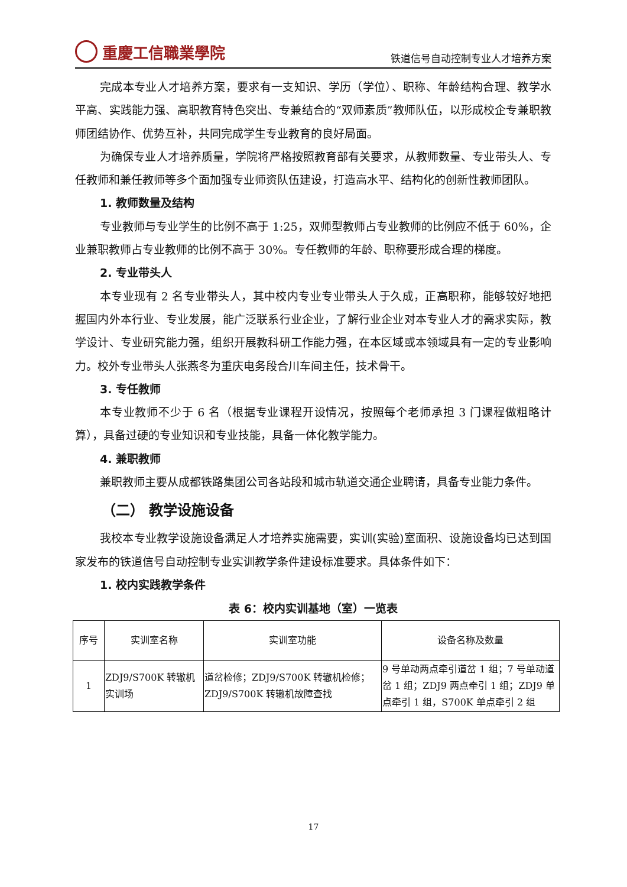重慶工信職業學院
铁道信号自动控制专业人才培养方案
完成本专业人才培养方案，要求有一支知识、学历（学位）、职称、年龄结构合理、教学水平高、实践能力强、高职教育特色突出、专兼结合的“双师素质”教师队伍，以形成校企专兼职教师团结协作、优势互补，共同完成学生专业教育的良好局面。
为确保专业人才培养质量，学院将严格按照教育部有关要求，从教师数量、专业带头人、专任教师和兼任教师等多个面加强专业师资队伍建设，打造高水平、结构化的创新性教师团队。
1. 教师数量及结构
专业教师与专业学生的比例不高于 1:25，双师型教师占专业教师的比例应不低于 60%，企业兼职教师占专业教师的比例不高于 30%。专任教师的年龄、职称要形成合理的梯度。
2. 专业带头人
本专业现有 2 名专业带头人，其中校内专业专业带头人于久成，正高职称，能够较好地把握国内外本行业、专业发展，能广泛联系行业企业，了解行业企业对本专业人才的需求实际，教学设计、专业研究能力强，组织开展教科研工作能力强，在本区域或本领域具有一定的专业影响力。校外专业带头人张燕冬为重庆电务段合川车间主任，技术骨干。
3. 专任教师
本专业教师不少于 6 名（根据专业课程开设情况，按照每个老师承担 3 门课程做粗略计算），具备过硬的专业知识和专业技能，具备一体化教学能力。
4. 兼职教师
兼职教师主要从成都铁路集团公司各站段和城市轨道交通企业聘请，具备专业能力条件。
（二） 教学设施设备
我校本专业教学设施设备满足人才培养实施需要，实训(实验)室面积、设施设备均已达到国家发布的铁道信号自动控制专业实训教学条件建设标准要求。具体条件如下：
1. 校内实践教学条件
表 6：校内实训基地（室）一览表
| 序号 | 实训室名称 | 实训室功能 | 设备名称及数量 |
| --- | --- | --- | --- |
| 1 | ZDJ9/S700K 转辙机实训场 | 道岔检修；ZDJ9/S700K 转辙机检修；ZDJ9/S700K 转辙机故障查找 | 9 号单动两点牵引道岔 1 组；7 号单动道岔 1 组；ZDJ9 两点牵引 1 组；ZDJ9 单点牵引 1 组，S700K 单点牵引 2 组 |
17